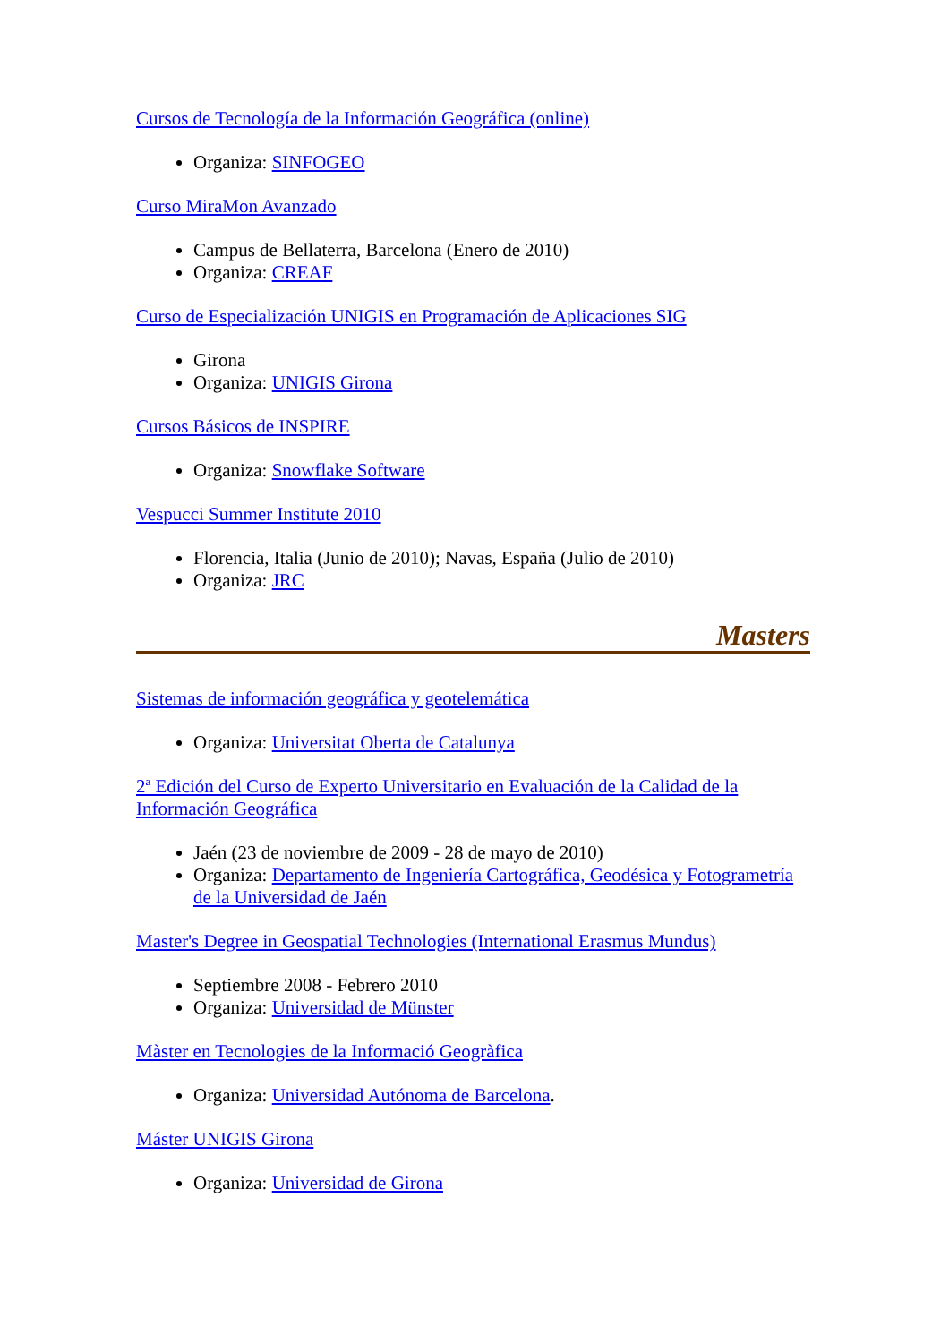Cursos de Tecnología de la Información Geográfica (online)
Organiza: SINFOGEO
Curso MiraMon Avanzado
Campus de Bellaterra, Barcelona (Enero de 2010)
Organiza: CREAF
Curso de Especialización UNIGIS en Programación de Aplicaciones SIG
Girona
Organiza: UNIGIS Girona
Cursos Básicos de INSPIRE
Organiza: Snowflake Software
Vespucci Summer Institute 2010
Florencia, Italia (Junio de 2010); Navas, España (Julio de 2010)
Organiza: JRC
Masters
Sistemas de información geográfica y geotelemática
Organiza: Universitat Oberta de Catalunya
2ª Edición del Curso de Experto Universitario en Evaluación de la Calidad de la Información Geográfica
Jaén (23 de noviembre de 2009 - 28 de mayo de 2010)
Organiza: Departamento de Ingeniería Cartográfica, Geodésica y Fotogrametría de la Universidad de Jaén
Master's Degree in Geospatial Technologies (International Erasmus Mundus)
Septiembre 2008 - Febrero 2010
Organiza: Universidad de Münster
Màster en Tecnologies de la Informació Geogràfica
Organiza: Universidad Autónoma de Barcelona.
Máster UNIGIS Girona
Organiza: Universidad de Girona